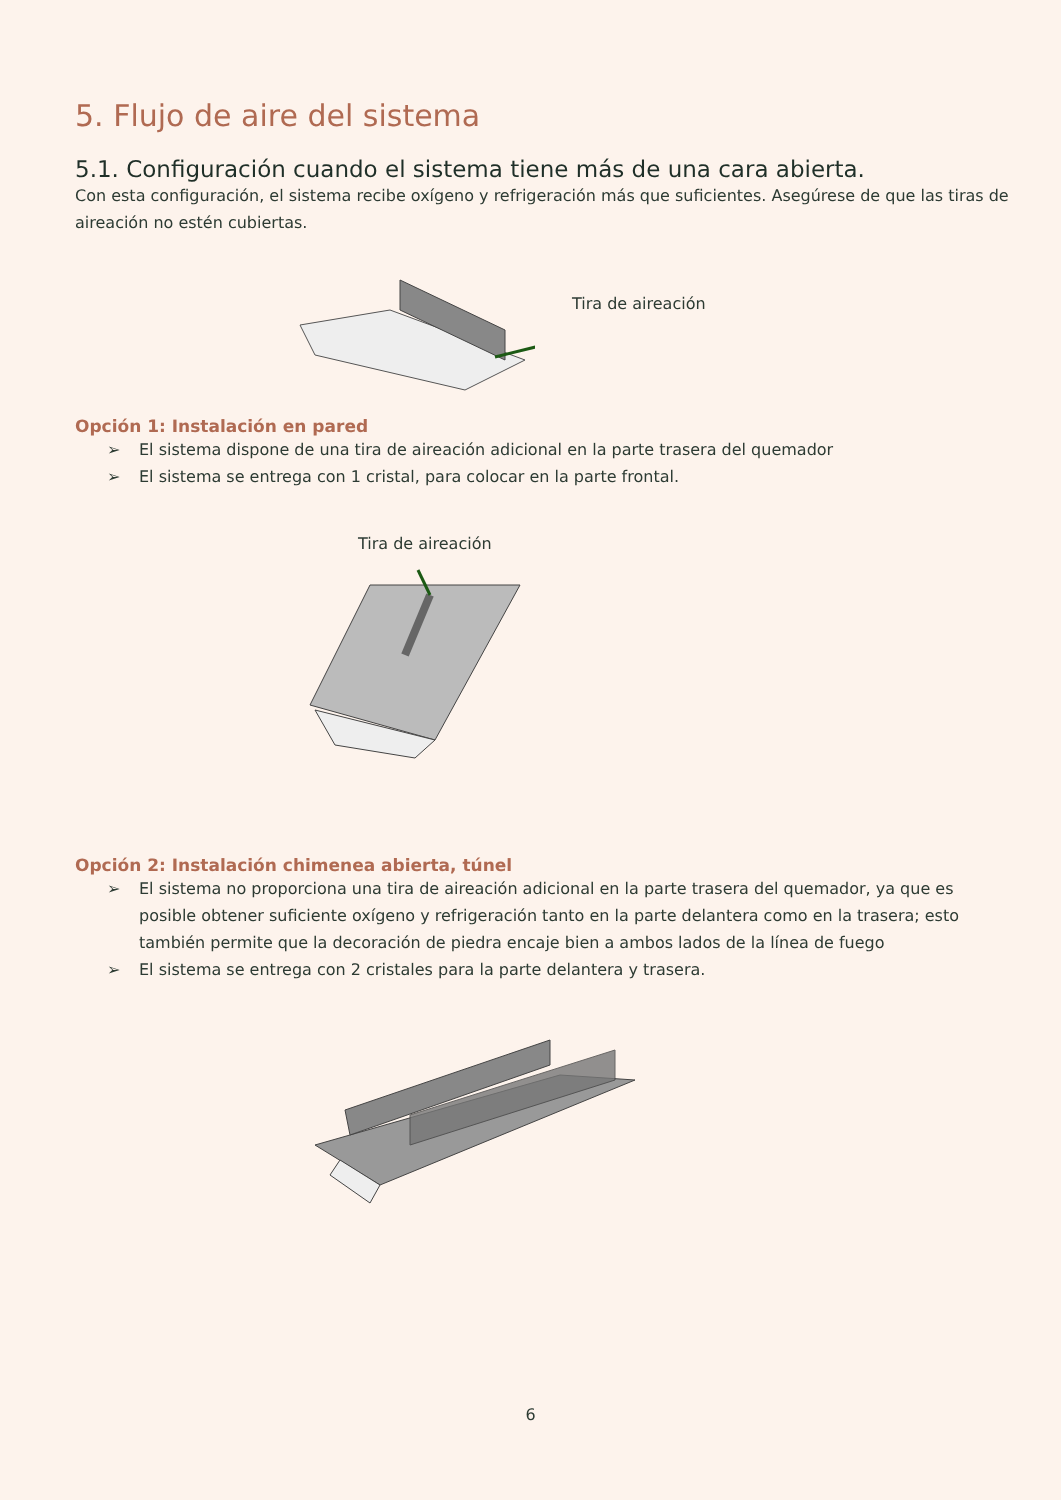5. Flujo de aire del sistema
5.1. Configuración cuando el sistema tiene más de una cara abierta.
Con esta configuración, el sistema recibe oxígeno y refrigeración más que suficientes. Asegúrese de que las tiras de aireación no estén cubiertas.
Tira de aireación
Opción 1: Instalación en pared
➢ El sistema dispone de una tira de aireación adicional en la parte trasera del quemador
➢ El sistema se entrega con 1 cristal, para colocar en la parte frontal.
Tira de aireación
Opción 2: Instalación chimenea abierta, túnel
➢ El sistema no proporciona una tira de aireación adicional en la parte trasera del quemador, ya que es posible obtener suficiente oxígeno y refrigeración tanto en la parte delantera como en la trasera; esto también permite que la decoración de piedra encaje bien a ambos lados de la línea de fuego
➢ El sistema se entrega con 2 cristales para la parte delantera y trasera.
6